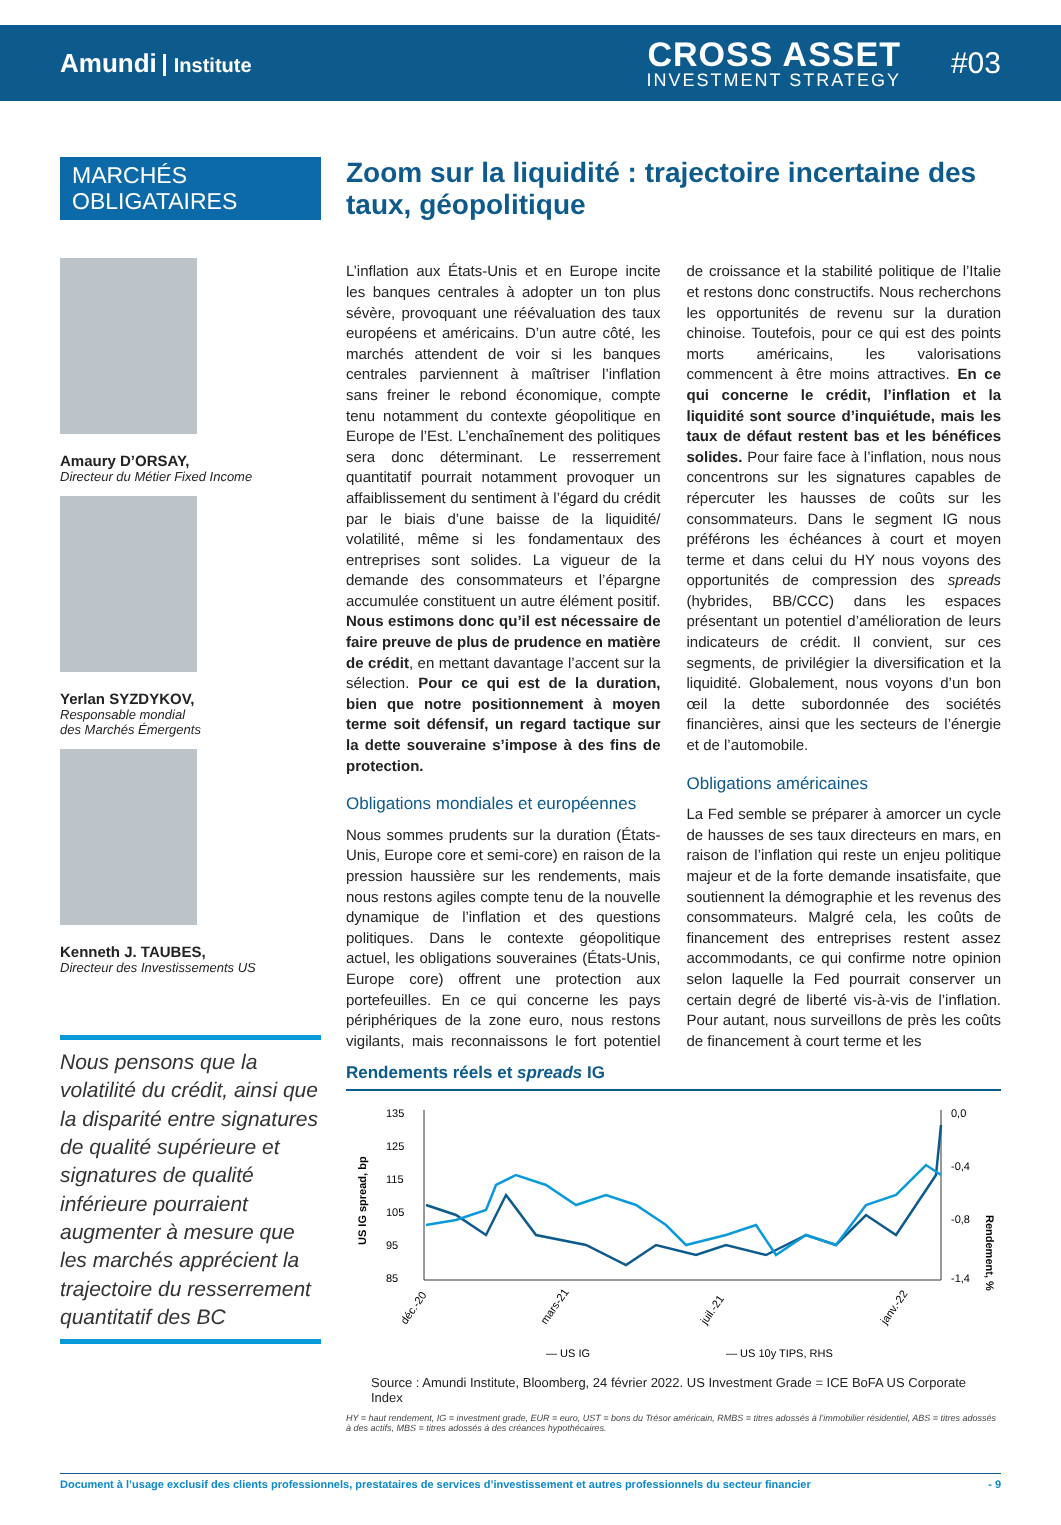Amundi Institute
CROSS ASSET
INVESTMENT STRATEGY
#03
MARCHÉS
OBLIGATAIRES
Amaury D’ORSAY,
Directeur du Métier Fixed Income
Yerlan SYZDYKOV,
Responsable mondial
des Marchés Émergents
Kenneth J. TAUBES,
Directeur des Investissements US
Nous pensons que la volatilité du crédit, ainsi que la disparité entre signatures de qualité supérieure et signatures de qualité inférieure pourraient augmenter à mesure que les marchés apprécient la trajectoire du resserrement quantitatif des BC
Zoom sur la liquidité : trajectoire incertaine des taux, géopolitique
L’inflation aux États-Unis et en Europe incite les banques centrales à adopter un ton plus sévère, provoquant une réévaluation des taux européens et américains. D’un autre côté, les marchés attendent de voir si les banques centrales parviennent à maîtriser l’inflation sans freiner le rebond économique, compte tenu notamment du contexte géopolitique en Europe de l’Est. L’enchaînement des politiques sera donc déterminant. Le resserrement quantitatif pourrait notamment provoquer un affaiblissement du sentiment à l’égard du crédit par le biais d’une baisse de la liquidité/ volatilité, même si les fondamentaux des entreprises sont solides. La vigueur de la demande des consommateurs et l’épargne accumulée constituent un autre élément positif. Nous estimons donc qu’il est nécessaire de faire preuve de plus de prudence en matière de crédit, en mettant davantage l’accent sur la sélection. Pour ce qui est de la duration, bien que notre positionnement à moyen terme soit défensif, un regard tactique sur la dette souveraine s’impose à des fins de protection.
Obligations mondiales et européennes
Nous sommes prudents sur la duration (États-Unis, Europe core et semi-core) en raison de la pression haussière sur les rendements, mais nous restons agiles compte tenu de la nouvelle dynamique de l’inflation et des questions politiques. Dans le contexte géopolitique actuel, les obligations souveraines (États-Unis, Europe core) offrent une protection aux portefeuilles. En ce qui concerne les pays périphériques de la zone euro, nous restons vigilants, mais reconnaissons le fort potentiel de croissance et la stabilité politique de l’Italie et restons donc constructifs. Nous recherchons les opportunités de revenu sur la duration chinoise. Toutefois, pour ce qui est des points morts américains, les valorisations commencent à être moins attractives. En ce qui concerne le crédit, l’inflation et la liquidité sont source d’inquiétude, mais les taux de défaut restent bas et les bénéfices solides. Pour faire face à l’inflation, nous nous concentrons sur les signatures capables de répercuter les hausses de coûts sur les consommateurs. Dans le segment IG nous préférons les échéances à court et moyen terme et dans celui du HY nous voyons des opportunités de compression des spreads (hybrides, BB/CCC) dans les espaces présentant un potentiel d’amélioration de leurs indicateurs de crédit. Il convient, sur ces segments, de privilégier la diversification et la liquidité. Globalement, nous voyons d’un bon œil la dette subordonnée des sociétés financières, ainsi que les secteurs de l’énergie et de l’automobile.
Obligations américaines
La Fed semble se préparer à amorcer un cycle de hausses de ses taux directeurs en mars, en raison de l’inflation qui reste un enjeu politique majeur et de la forte demande insatisfaite, que soutiennent la démographie et les revenus des consommateurs. Malgré cela, les coûts de financement des entreprises restent assez accommodants, ce qui confirme notre opinion selon laquelle la Fed pourrait conserver un certain degré de liberté vis-à-vis de l’inflation. Pour autant, nous surveillons de près les coûts de financement à court terme et les
Rendements réels et spreads IG
US IG spread, bp
135
125
115
105
95
85
0,0
-0,4
-0,8
-1,4
Rendement, %
déc.-20
mars-21
juil.-21
janv.-22
— US IG
— US 10y TIPS, RHS
Source : Amundi Institute, Bloomberg, 24 février 2022. US Investment Grade = ICE BoFA US Corporate Index
HY = haut rendement, IG = investment grade, EUR = euro, UST = bons du Trésor américain, RMBS = titres adossés à l’immobilier résidentiel, ABS = titres adossés à des actifs, MBS = titres adossés à des créances hypothécaires.
Document à l’usage exclusif des clients professionnels, prestataires de services d’investissement et autres professionnels du secteur financier - 9